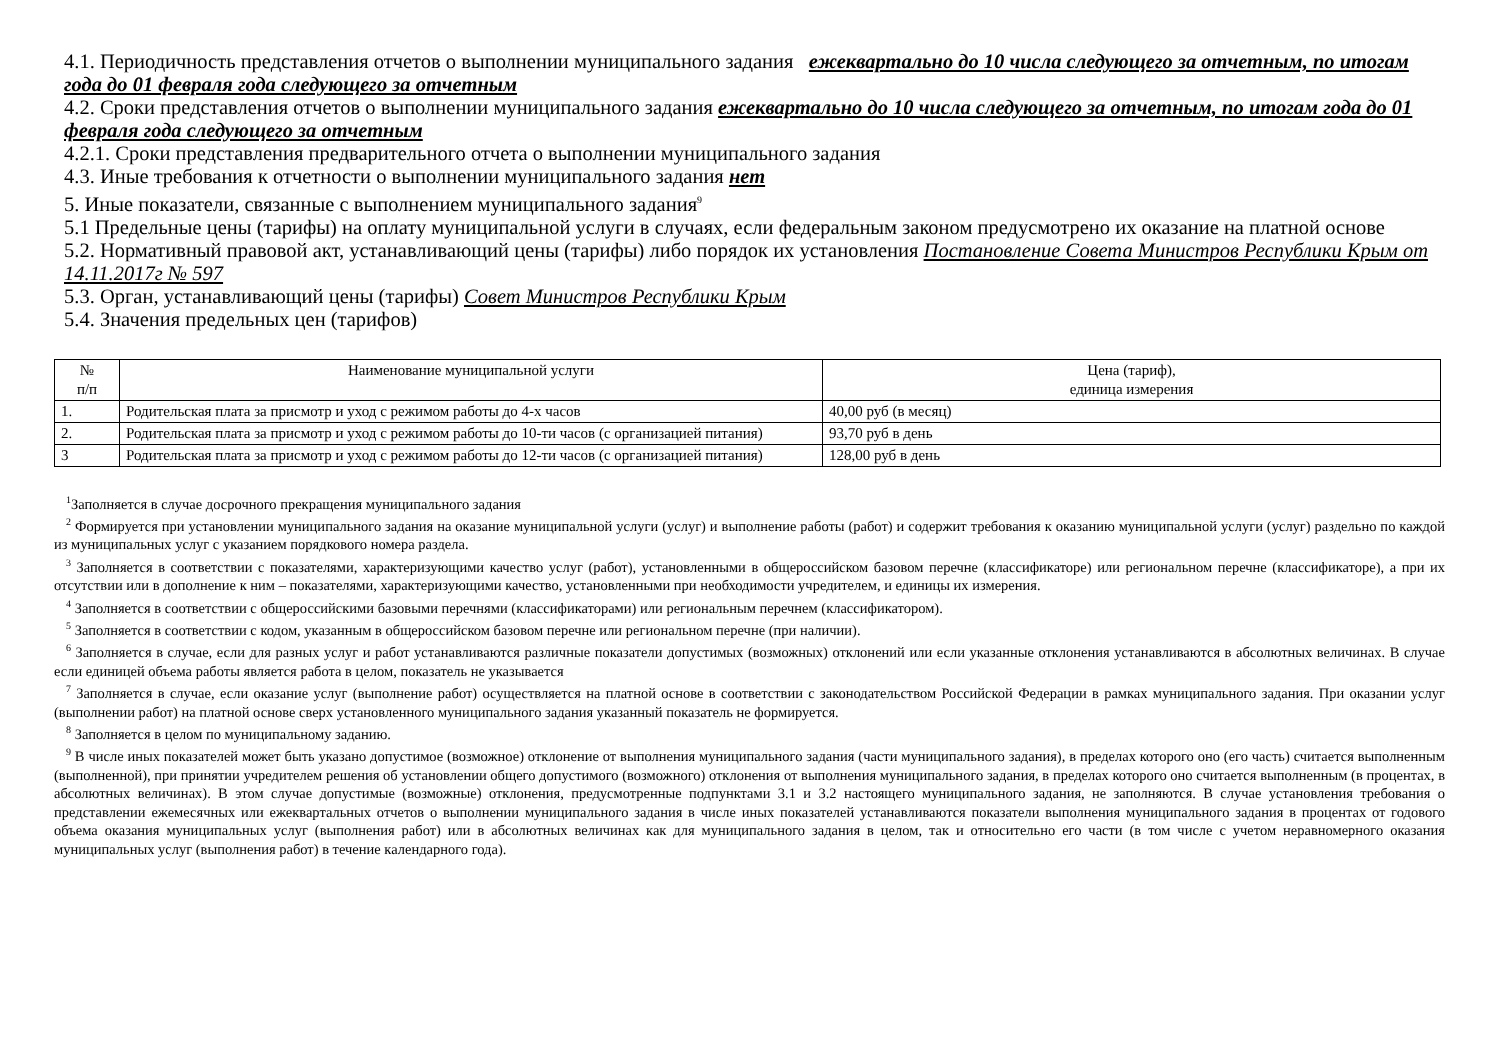4.1. Периодичность представления отчетов о выполнении муниципального задания ежеквартально до 10 числа следующего за отчетным, по итогам года до 01 февраля года следующего за отчетным
4.2. Сроки представления отчетов о выполнении муниципального задания ежеквартально до 10 числа следующего за отчетным, по итогам года до 01 февраля года следующего за отчетным
4.2.1. Сроки представления предварительного отчета о выполнении муниципального задания
4.3. Иные требования к отчетности о выполнении муниципального задания нет
5. Иные показатели, связанные с выполнением муниципального задания<sup>9</sup>
5.1 Предельные цены (тарифы) на оплату муниципальной услуги в случаях, если федеральным законом предусмотрено их оказание на платной основе
5.2. Нормативный правовой акт, устанавливающий цены (тарифы) либо порядок их установления Постановление Совета Министров Республики Крым от 14.11.2017г № 597
5.3. Орган, устанавливающий цены (тарифы) Совет Министров Республики Крым
5.4. Значения предельных цен (тарифов)
| № п/п | Наименование муниципальной услуги | Цена (тариф), единица измерения |
| --- | --- | --- |
| 1. | Родительская плата за присмотр и уход с режимом работы до 4-х часов | 40,00 руб (в месяц) |
| 2. | Родительская плата за присмотр и уход с режимом работы до 10-ти часов (с организацией питания) | 93,70 руб в день |
| 3 | Родительская плата за присмотр и уход с режимом работы до 12-ти часов (с организацией питания) | 128,00 руб в день |
<sup>1</sup> Заполняется в случае досрочного прекращения муниципального задания
<sup>2</sup> Формируется при установлении муниципального задания на оказание муниципальной услуги (услуг) и выполнение работы (работ) и содержит требования к оказанию муниципальной услуги (услуг) раздельно по каждой из муниципальных услуг с указанием порядкового номера раздела.
<sup>3</sup> Заполняется в соответствии с показателями, характеризующими качество услуг (работ), установленными в общероссийском базовом перечне (классификаторе) или региональном перечне (классификаторе), а при их отсутствии или в дополнение к ним – показателями, характеризующими качество, установленными при необходимости учредителем, и единицы их измерения.
<sup>4</sup> Заполняется в соответствии с общероссийскими базовыми перечнями (классификаторами) или региональным перечнем (классификатором).
<sup>5</sup> Заполняется в соответствии с кодом, указанным в общероссийском базовом перечне или региональном перечне (при наличии).
<sup>6</sup> Заполняется в случае, если для разных услуг и работ устанавливаются различные показатели допустимых (возможных) отклонений или если указанные отклонения устанавливаются в абсолютных величинах. В случае если единицей объема работы является работа в целом, показатель не указывается
<sup>7</sup> Заполняется в случае, если оказание услуг (выполнение работ) осуществляется на платной основе в соответствии с законодательством Российской Федерации в рамках муниципального задания. При оказании услуг (выполнении работ) на платной основе сверх установленного муниципального задания указанный показатель не формируется.
<sup>8</sup> Заполняется в целом по муниципальному заданию.
<sup>9</sup> В числе иных показателей может быть указано допустимое (возможное) отклонение от выполнения муниципального задания (части муниципального задания), в пределах которого оно (его часть) считается выполненным (выполненной), при принятии учредителем решения об установлении общего допустимого (возможного) отклонения от выполнения муниципального задания, в пределах которого оно считается выполненным (в процентах, в абсолютных величинах). В этом случае допустимые (возможные) отклонения, предусмотренные подпунктами 3.1 и 3.2 настоящего муниципального задания, не заполняются. В случае установления требования о представлении ежемесячных или ежеквартальных отчетов о выполнении муниципального задания в числе иных показателей устанавливаются показатели выполнения муниципального задания в процентах от годового объема оказания муниципальных услуг (выполнения работ) или в абсолютных величинах как для муниципального задания в целом, так и относительно его части (в том числе с учетом неравномерного оказания муниципальных услуг (выполнения работ) в течение календарного года).